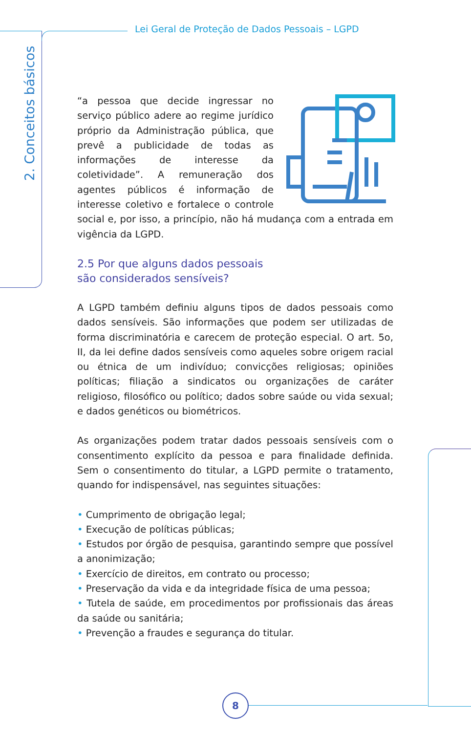Lei Geral de Proteção de Dados Pessoais – LGPD
2. Conceitos básicos
“a pessoa que decide ingressar no serviço público adere ao regime jurídico próprio da Administração pública, que prevê a publicidade de todas as informações de interesse da coletividade”. A remuneração dos agentes públicos é informação de interesse coletivo e fortalece o controle social e, por isso, a princípio, não há mudança com a entrada em vigência da LGPD.
2.5 Por que alguns dados pessoais
são considerados sensíveis?
A LGPD também definiu alguns tipos de dados pessoais como dados sensíveis. São informações que podem ser utilizadas de forma discriminatória e carecem de proteção especial. O art. 5o, II, da lei define dados sensíveis como aqueles sobre origem racial ou étnica de um indivíduo; convicções religiosas; opiniões políticas; filiação a sindicatos ou organizações de caráter religioso, filosófico ou político; dados sobre saúde ou vida sexual; e dados genéticos ou biométricos.
As organizações podem tratar dados pessoais sensíveis com o consentimento explícito da pessoa e para finalidade definida. Sem o consentimento do titular, a LGPD permite o tratamento, quando for indispensável, nas seguintes situações:
• Cumprimento de obrigação legal;
• Execução de políticas públicas;
• Estudos por órgão de pesquisa, garantindo sempre que possível a anonimização;
• Exercício de direitos, em contrato ou processo;
• Preservação da vida e da integridade física de uma pessoa;
• Tutela de saúde, em procedimentos por profissionais das áreas da saúde ou sanitária;
• Prevenção a fraudes e segurança do titular.
8